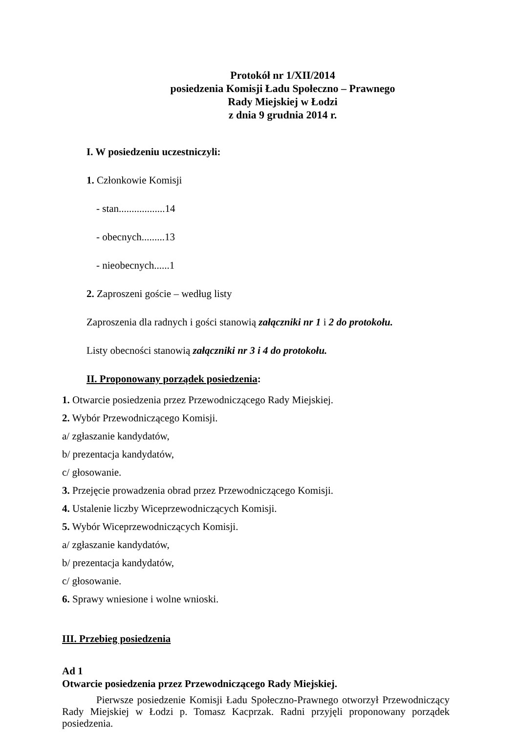Protokół nr 1/XII/2014
posiedzenia Komisji Ładu Społeczno – Prawnego
Rady Miejskiej w Łodzi
z dnia 9 grudnia 2014 r.
I. W posiedzeniu uczestniczyli:
1. Członkowie Komisji
- stan..................14
- obecnych.........13
- nieobecnych......1
2. Zaproszeni goście – według listy
Zaproszenia dla radnych i gości stanowią załączniki nr 1 i 2 do protokołu.
Listy obecności stanowią załączniki nr 3 i 4 do protokołu.
II. Proponowany porządek posiedzenia:
1. Otwarcie posiedzenia przez Przewodniczącego Rady Miejskiej.
2. Wybór Przewodniczącego Komisji.
a/ zgłaszanie kandydatów,
b/ prezentacja kandydatów,
c/ głosowanie.
3. Przejęcie prowadzenia obrad przez Przewodniczącego Komisji.
4. Ustalenie liczby Wiceprzewodniczących Komisji.
5. Wybór Wiceprzewodniczących Komisji.
a/ zgłaszanie kandydatów,
b/ prezentacja kandydatów,
c/ głosowanie.
6. Sprawy wniesione i wolne wnioski.
III. Przebieg posiedzenia
Ad 1
Otwarcie posiedzenia przez Przewodniczącego Rady Miejskiej.
Pierwsze posiedzenie Komisji Ładu Społeczno-Prawnego otworzył Przewodniczący Rady Miejskiej w Łodzi p. Tomasz Kacprzak. Radni przyjęli proponowany porządek posiedzenia.